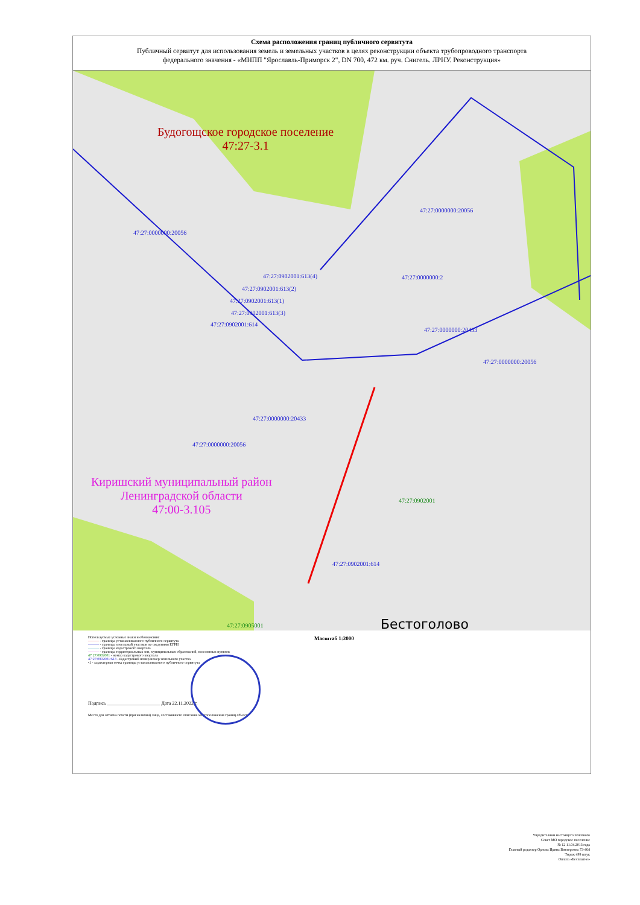Схема расположения границ публичного сервитута
Публичный сервитут для использования земель и земельных участков в целях реконструкции объекта трубопроводного транспорта
федерального значения - «МНПП "Ярославль-Приморск 2", DN 700, 472 км. руч. Снигель. ЛРНУ. Реконструкция»
Будогощское городское поселение
47:27-3.1
47:27:0000000:20056
47:27:0000000:20056
47:27:0902001:613(4) 47:27:0000000:2
47:27:0902001:613(2)
47:27:0902001:613(1)
47:27:0902001:613(3)
47:27:0902001:614
47:27:0000000:20433
47:27:0000000:20056
47:27:0000000:20433
47:27:0000000:20056
Киришский муниципальный район
Ленинградской области
47:00-3.105
47:27:0902001
47:27:0902001:614
47:27:0905001 Бестоголово
Масштаб 1:2000
Используемые условные знаки и обозначения:
——— - границы устанавливаемого публичного сервитута
——— - границы земельный участков по сведениям ЕГРН
——— - границы кадастрового квартала
——— - границы территориальных зон, муниципальных образований, населенных пунктов
47:27:0902001 - номер кадастрового квартала
47:27:0902001:613 - кадастровый номер номер земельного участка
•1 - характерная точка границы устанавливаемого публичного сервитута
Подпись ______________________ Дата 22.11.2022 г.
Место для оттиска печати (при наличии) лица, составившего описание местоположения границ объекта
Учредителями настоящего печатного
Совет МО городское поселение
№ 12 11.04.2013 года
Главный редактор Орлова Ирина Викторовна 73-464
Тираж 499 штук
Оплата «Бесплатно»